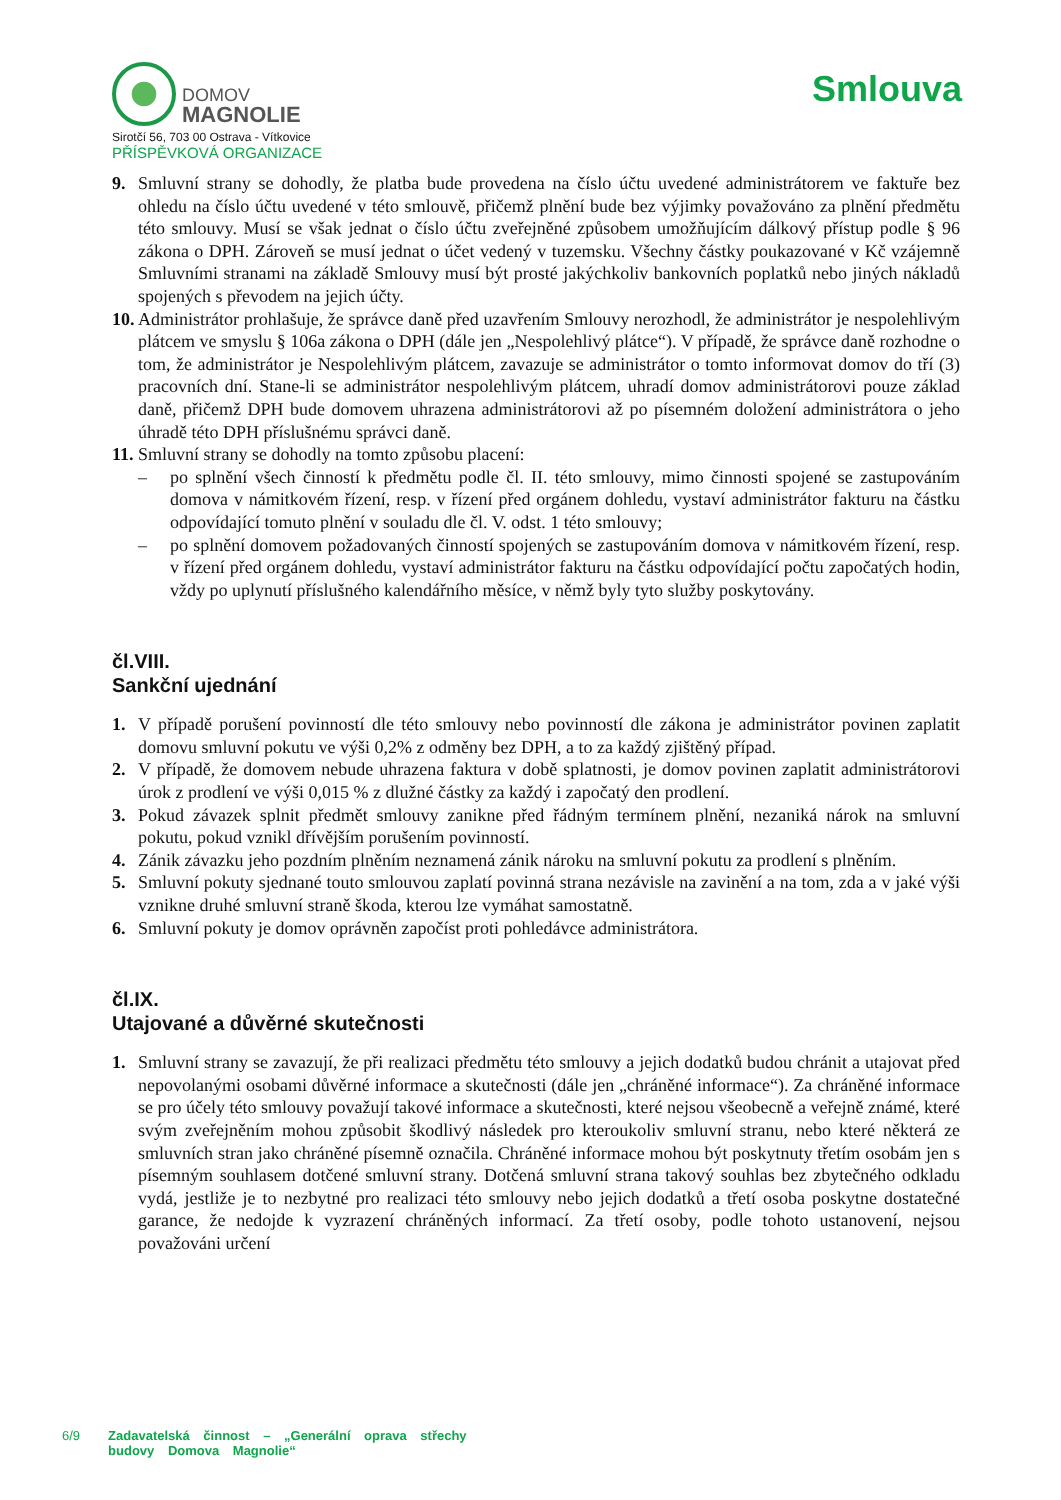DOMOV
MAGNOLIE
Smlouva
Sirotčí 56, 703 00 Ostrava - Vítkovice
PŘÍSPĚVKOVÁ ORGANIZACE
9. Smluvní strany se dohodly, že platba bude provedena na číslo účtu uvedené administrátorem ve faktuře bez ohledu na číslo účtu uvedené v této smlouvě, přičemž plnění bude bez výjimky považováno za plnění předmětu této smlouvy. Musí se však jednat o číslo účtu zveřejněné způsobem umožňujícím dálkový přístup podle § 96 zákona o DPH. Zároveň se musí jednat o účet vedený v tuzemsku. Všechny částky poukazované v Kč vzájemně Smluvními stranami na základě Smlouvy musí být prosté jakýchkoliv bankovních poplatků nebo jiných nákladů spojených s převodem na jejich účty.
10. Administrátor prohlašuje, že správce daně před uzavřením Smlouvy nerozhodl, že administrátor je nespolehlivým plátcem ve smyslu § 106a zákona o DPH (dále jen „Nespolehlivý plátce“). V případě, že správce daně rozhodne o tom, že administrátor je Nespolehlivým plátcem, zavazuje se administrátor o tomto informovat domov do tří (3) pracovních dní. Stane-li se administrátor nespolehlivým plátcem, uhradí domov administrátorovi pouze základ daně, přičemž DPH bude domovem uhrazena administrátorovi až po písemném doložení administrátora o jeho úhradě této DPH příslušnému správci daně.
11. Smluvní strany se dohodly na tomto způsobu placení:
– po splnění všech činností k předmětu podle čl. II. této smlouvy, mimo činnosti spojené se zastupováním domova v námitkovém řízení, resp. v řízení před orgánem dohledu, vystaví administrátor fakturu na částku odpovídající tomuto plnění v souladu dle čl. V. odst. 1 této smlouvy;
– po splnění domovem požadovaných činností spojených se zastupováním domova v námitkovém řízení, resp. v řízení před orgánem dohledu, vystaví administrátor fakturu na částku odpovídající počtu započatých hodin, vždy po uplynutí příslušného kalendářního měsíce, v němž byly tyto služby poskytovány.
čl.VIII.
Sankční ujednání
1. V případě porušení povinností dle této smlouvy nebo povinností dle zákona je administrátor povinen zaplatit domovu smluvní pokutu ve výši 0,2% z odměny bez DPH, a to za každý zjištěný případ.
2. V případě, že domovem nebude uhrazena faktura v době splatnosti, je domov povinen zaplatit administrátorovi úrok z prodlení ve výši 0,015 % z dlužné částky za každý i započatý den prodlení.
3. Pokud závazek splnit předmět smlouvy zanikne před řádným termínem plnění, nezaniká nárok na smluvní pokutu, pokud vznikl dřívějším porušením povinností.
4. Zánik závazku jeho pozdním plněním neznamená zánik nároku na smluvní pokutu za prodlení s plněním.
5. Smluvní pokuty sjednané touto smlouvou zaplatí povinná strana nezávisle na zavinění a na tom, zda a v jaké výši vznikne druhé smluvní straně škoda, kterou lze vymáhat samostatně.
6. Smluvní pokuty je domov oprávněn započíst proti pohledávce administrátora.
čl.IX.
Utajované a důvěrné skutečnosti
1. Smluvní strany se zavazují, že při realizaci předmětu této smlouvy a jejich dodatků budou chránit a utajovat před nepovolanými osobami důvěrné informace a skutečnosti (dále jen „chráněné informace“). Za chráněné informace se pro účely této smlouvy považují takové informace a skutečnosti, které nejsou všeobecně a veřejně známé, které svým zveřejněním mohou způsobit škodlivý následek pro kteroukoliv smluvní stranu, nebo které některá ze smluvních stran jako chráněné písemně označila. Chráněné informace mohou být poskytnuty třetím osobám jen s písemným souhlasem dotčené smluvní strany. Dotčená smluvní strana takový souhlas bez zbytečného odkladu vydá, jestliže je to nezbytné pro realizaci této smlouvy nebo jejich dodatků a třetí osoba poskytne dostatečné garance, že nedojde k vyzrazení chráněných informací. Za třetí osoby, podle tohoto ustanovení, nejsou považováni určení
6/9 Zadavatelská činnost – „Generální oprava střechy budovy Domova Magnolie“